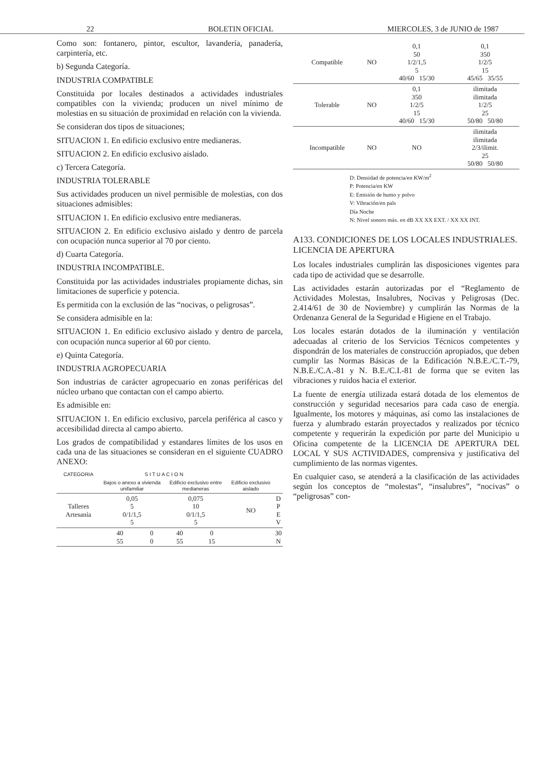22 BOLETIN OFICIAL MIERCOLES, 3 de JUNIO de 1987
Como son: fontanero, pintor, escultor, lavandería, panadería, carpintería, etc.
b) Segunda Categoría.
INDUSTRIA COMPATIBLE
Constituida por locales destinados a actividades industriales compatibles con la vivienda; producen un nivel mínimo de molestias en su situación de proximidad en relación con la vivienda.
Se consideran dos tipos de situaciones;
SITUACION 1. En edificio exclusivo entre medianeras.
SITUACION 2. En edificio exclusivo aislado.
c) Tercera Categoría.
INDUSTRIA TOLERABLE
Sus actividades producen un nivel permisible de molestias, con dos situaciones admisibles:
SITUACION 1. En edificio exclusivo entre medianeras.
SITUACION 2. En edificio exclusivo aislado y dentro de parcela con ocupación nunca superior al 70 por ciento.
d) Cuarta Categoría.
INDUSTRIA INCOMPATIBLE.
Constituida por las actividades industriales propiamente dichas, sin limitaciones de superficie y potencia.
Es permitida con la exclusión de las “nocivas, o peligrosas”.
Se considera admisible en la:
SITUACION 1. En edificio exclusivo aislado y dentro de parcela, con ocupación nunca superior al 60 por ciento.
e) Quinta Categoría.
INDUSTRIA AGROPECUARIA
Son industrias de carácter agropecuario en zonas periféricas del núcleo urbano que contactan con el campo abierto.
Es admisible en:
SITUACION 1. En edificio exclusivo, parcela periférica al casco y accesibilidad directa al campo abierto.
Los grados de compatibilidad y estandares límites de los usos en cada una de las situaciones se consideran en el siguiente CUADRO ANEXO:
| CATEGORIA | S I T U A C I O N | | | | | |
| --- | --- | --- | --- | --- | --- | --- |
| | Bajos o anexo a vivienda unifamiliar | | Edificio exclusivo entre medianeras | | Edificio exclusivo aislado | |
| Talleres Artesanía | 0,05 5 0/1/1,5 5 | | 0,075 10 0/1/1,5 5 | | NO | D P E V |
| | 40 55 | 0 0 | 40 55 | 0 15 | | 30 N |
| Compatible | NO | 0,1 50 1/2/1,5 5 40/60 15/30 | 0,1 350 1/2/5 15 45/65 35/55 |
| Tolerable | NO | 0,1 350 1/2/5 15 40/60 15/30 | ilimitada ilimitada 1/2/5 25 50/80 50/80 |
| Incompatible | NO | NO | ilimitada ilimitada 2/3/ilimit. 25 50/80 50/80 |
D: Densidad de potencia/en KW/m<sup>2</sup>
P: Potencia/en KW
E: Emisión de humo y polvo
V: Vibración/en pals
Día Noche
N: Nivel sonoro máx. en dB XX XX EXT. / XX XX INT.
A133. CONDICIONES DE LOS LOCALES INDUSTRIALES. LICENCIA DE APERTURA
Los locales industriales cumplirán las disposiciones vigentes para cada tipo de actividad que se desarrolle.
Las actividades estarán autorizadas por el “Reglamento de Actividades Molestas, Insalubres, Nocivas y Peligrosas (Dec. 2.414/61 de 30 de Noviembre) y cumplirán las Normas de la Ordenanza General de la Seguridad e Higiene en el Trabajo.
Los locales estarán dotados de la iluminación y ventilación adecuadas al criterio de los Servicios Técnicos competentes y dispondrán de los materiales de construcción apropiados, que deben cumplir las Normas Básicas de la Edificación N.B.E./C.T.-79, N.B.E./C.A.-81 y N. B.E./C.I.-81 de forma que se eviten las vibraciones y ruidos hacia el exterior.
La fuente de energía utilizada estará dotada de los elementos de construcción y seguridad necesarios para cada caso de energía. Igualmente, los motores y máquinas, así como las instalaciones de fuerza y alumbrado estarán proyectados y realizados por técnico competente y requerirán la expedición por parte del Municipio u Oficina competente de la LICENCIA DE APERTURA DEL LOCAL Y SUS ACTIVIDADES, comprensiva y justificativa del cumplimiento de las normas vigentes.
En cualquier caso, se atenderá a la clasificación de las actividades según los conceptos de “molestas”, “insalubres”, “nocivas” o “peligrosas” con-